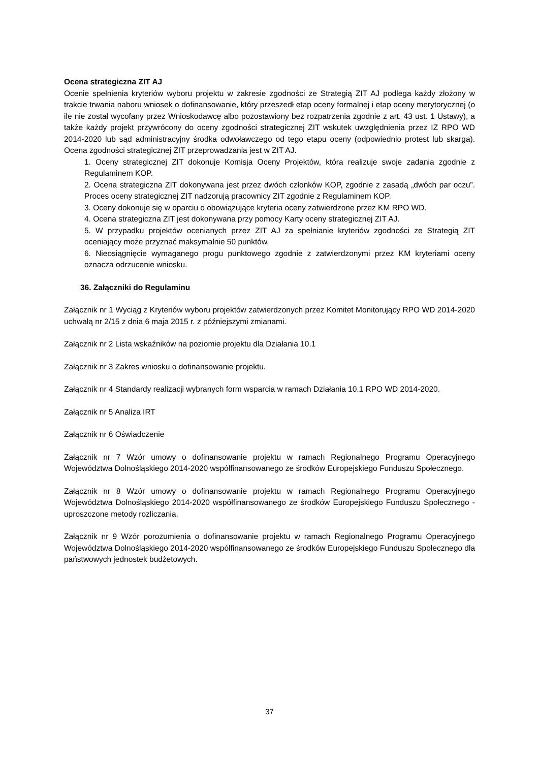Ocena strategiczna ZIT AJ
Ocenie spełnienia kryteriów wyboru projektu w zakresie zgodności ze Strategią ZIT AJ podlega każdy złożony w trakcie trwania naboru wniosek o dofinansowanie, który przeszedł etap oceny formalnej i etap oceny merytorycznej (o ile nie został wycofany przez Wnioskodawcę albo pozostawiony bez rozpatrzenia zgodnie z art. 43 ust. 1 Ustawy), a także każdy projekt przywrócony do oceny zgodności strategicznej ZIT wskutek uwzględnienia przez IZ RPO WD 2014-2020 lub sąd administracyjny środka odwoławczego od tego etapu oceny (odpowiednio protest lub skarga). Ocena zgodności strategicznej ZIT przeprowadzania jest w ZIT AJ.
1. Oceny strategicznej ZIT dokonuje Komisja Oceny Projektów, która realizuje swoje zadania zgodnie z Regulaminem KOP.
2. Ocena strategiczna ZIT dokonywana jest przez dwóch członków KOP, zgodnie z zasadą „dwóch par oczu”. Proces oceny strategicznej ZIT nadzorują pracownicy ZIT zgodnie z Regulaminem KOP.
3. Oceny dokonuje się w oparciu o obowiązujące kryteria oceny zatwierdzone przez KM RPO WD.
4. Ocena strategiczna ZIT jest dokonywana przy pomocy Karty oceny strategicznej ZIT AJ.
5. W przypadku projektów ocenianych przez ZIT AJ za spełnianie kryteriów zgodności ze Strategią ZIT oceniający może przyznać maksymalnie 50 punktów.
6. Nieosiągnięcie wymaganego progu punktowego zgodnie z zatwierdzonymi przez KM kryteriami oceny oznacza odrzucenie wniosku.
36. Załączniki do Regulaminu
Załącznik nr 1 Wyciąg z Kryteriów wyboru projektów zatwierdzonych przez Komitet Monitorujący RPO WD 2014-2020 uchwałą nr 2/15 z dnia 6 maja 2015 r. z późniejszymi zmianami.
Załącznik nr 2 Lista wskaźników na poziomie projektu dla Działania 10.1
Załącznik nr 3 Zakres wniosku o dofinansowanie projektu.
Załącznik nr 4 Standardy realizacji wybranych form wsparcia w ramach Działania 10.1 RPO WD 2014-2020.
Załącznik nr 5 Analiza IRT
Załącznik nr 6 Oświadczenie
Załącznik nr 7 Wzór umowy o dofinansowanie projektu w ramach Regionalnego Programu Operacyjnego Województwa Dolnośląskiego 2014-2020 współfinansowanego ze środków Europejskiego Funduszu Społecznego.
Załącznik nr 8 Wzór umowy o dofinansowanie projektu w ramach Regionalnego Programu Operacyjnego Województwa Dolnośląskiego 2014-2020 współfinansowanego ze środków Europejskiego Funduszu Społecznego - uproszczone metody rozliczania.
Załącznik nr 9 Wzór porozumienia o dofinansowanie projektu w ramach Regionalnego Programu Operacyjnego Województwa Dolnośląskiego 2014-2020 współfinansowanego ze środków Europejskiego Funduszu Społecznego dla państwowych jednostek budżetowych.
37